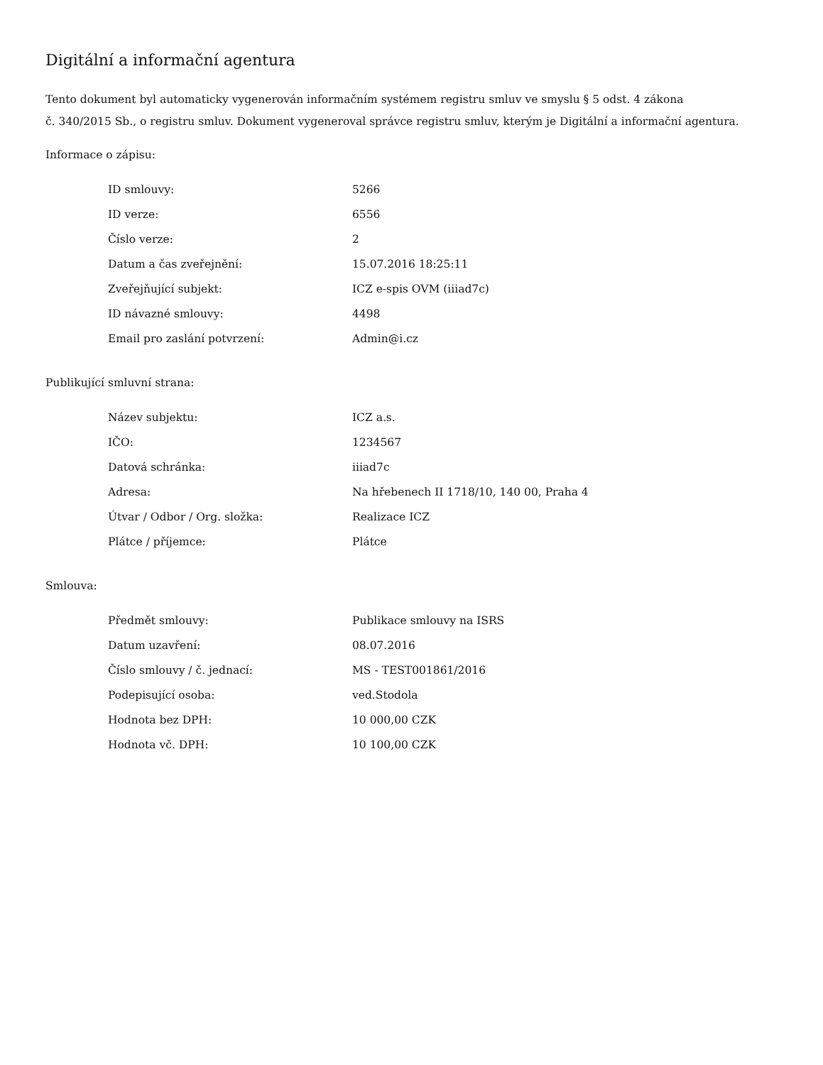Digitální a informační agentura
Tento dokument byl automaticky vygenerován informačním systémem registru smluv ve smyslu § 5 odst. 4 zákona
č. 340/2015 Sb., o registru smluv. Dokument vygeneroval správce registru smluv, kterým je Digitální a informační agentura.
Informace o zápisu:
| ID smlouvy: | 5266 |
| ID verze: | 6556 |
| Číslo verze: | 2 |
| Datum a čas zveřejnění: | 15.07.2016 18:25:11 |
| Zveřejňující subjekt: | ICZ e-spis OVM (iiiad7c) |
| ID návazné smlouvy: | 4498 |
| Email pro zaslání potvrzení: | Admin@i.cz |
Publikující smluvní strana:
| Název subjektu: | ICZ a.s. |
| IČO: | 1234567 |
| Datová schránka: | iiiad7c |
| Adresa: | Na hřebenech II 1718/10, 140 00, Praha 4 |
| Útvar / Odbor / Org. složka: | Realizace ICZ |
| Plátce / příjemce: | Plátce |
Smlouva:
| Předmět smlouvy: | Publikace smlouvy na ISRS |
| Datum uzavření: | 08.07.2016 |
| Číslo smlouvy / č. jednací: | MS - TEST001861/2016 |
| Podepisující osoba: | ved.Stodola |
| Hodnota bez DPH: | 10 000,00 CZK |
| Hodnota vč. DPH: | 10 100,00 CZK |